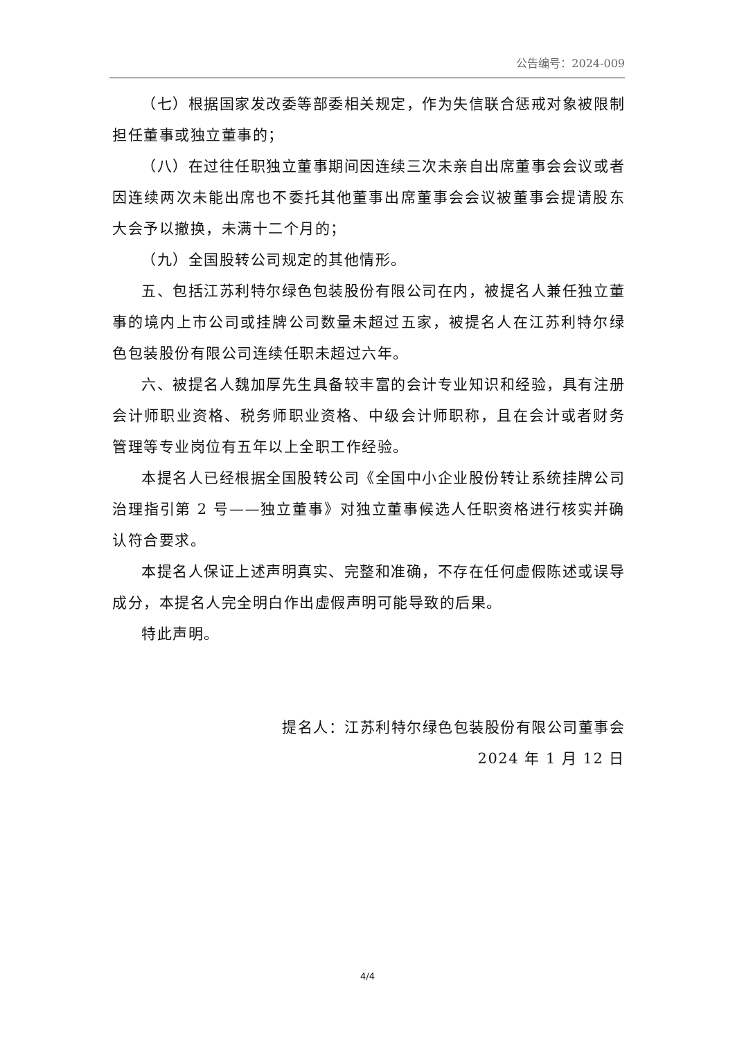公告编号：2024-009
（七）根据国家发改委等部委相关规定，作为失信联合惩戒对象被限制担任董事或独立董事的；
（八）在过往任职独立董事期间因连续三次未亲自出席董事会会议或者因连续两次未能出席也不委托其他董事出席董事会会议被董事会提请股东大会予以撤换，未满十二个月的；
（九）全国股转公司规定的其他情形。
五、包括江苏利特尔绿色包装股份有限公司在内，被提名人兼任独立董事的境内上市公司或挂牌公司数量未超过五家，被提名人在江苏利特尔绿色包装股份有限公司连续任职未超过六年。
六、被提名人魏加厚先生具备较丰富的会计专业知识和经验，具有注册会计师职业资格、税务师职业资格、中级会计师职称，且在会计或者财务管理等专业岗位有五年以上全职工作经验。
本提名人已经根据全国股转公司《全国中小企业股份转让系统挂牌公司治理指引第 2 号——独立董事》对独立董事候选人任职资格进行核实并确认符合要求。
本提名人保证上述声明真实、完整和准确，不存在任何虚假陈述或误导成分，本提名人完全明白作出虚假声明可能导致的后果。
特此声明。
提名人：江苏利特尔绿色包装股份有限公司董事会
2024 年 1 月 12 日
4/4